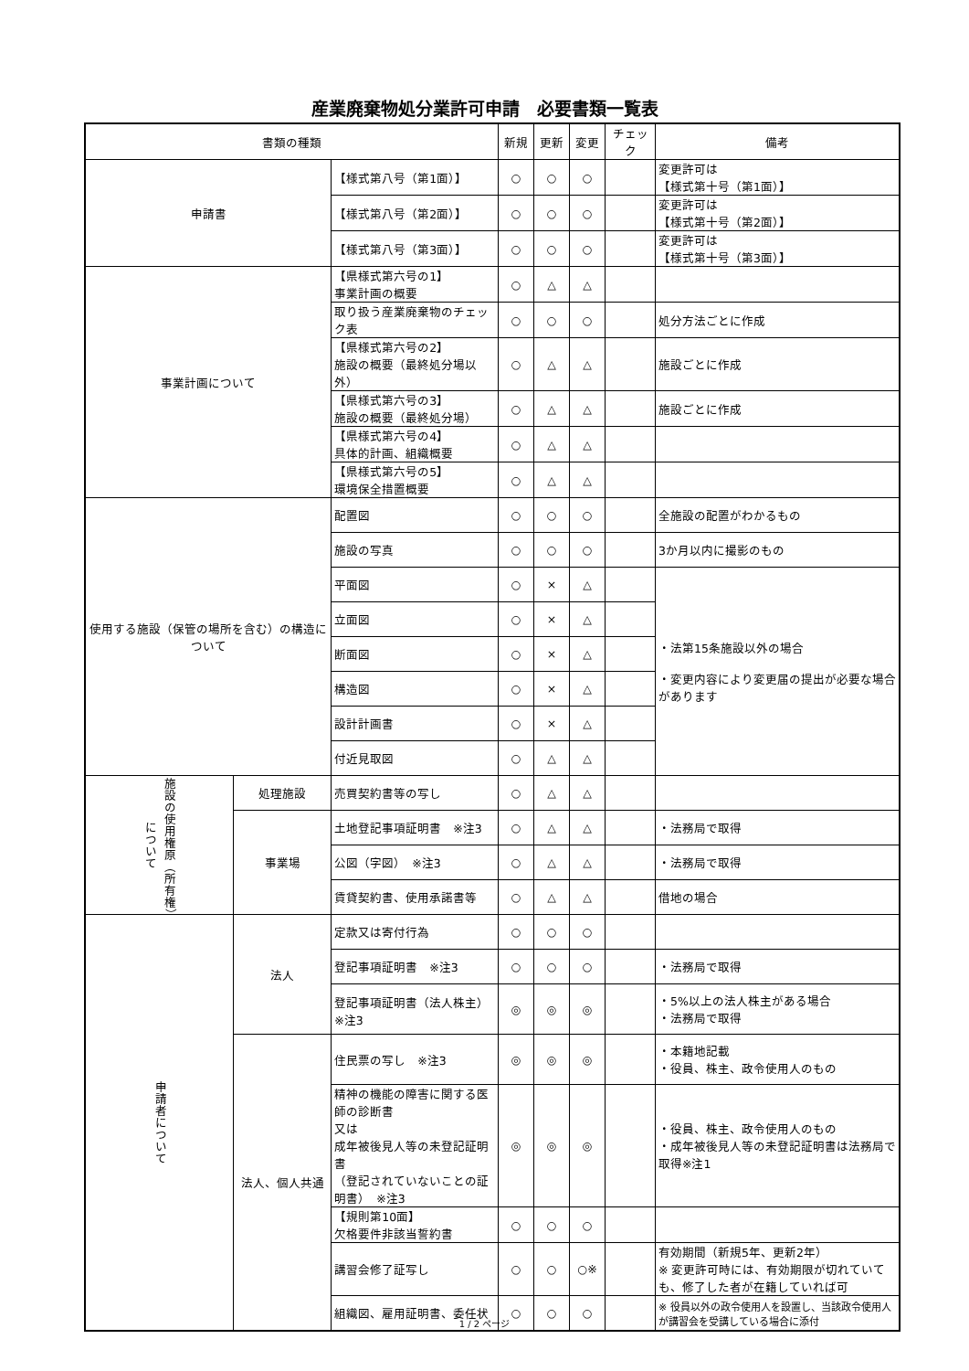産業廃棄物処分業許可申請　必要書類一覧表
| 書類の種類 | | | 新規 | 更新 | 変更 | チェック | 備考 |
| --- | --- | --- | --- | --- | --- | --- | --- |
| 申請書 | | 【様式第八号（第1面）】 | ○ | ○ | ○ | | 変更許可は 【様式第十号（第1面）】 |
| | | 【様式第八号（第2面）】 | ○ | ○ | ○ | | 変更許可は 【様式第十号（第2面）】 |
| | | 【様式第八号（第3面）】 | ○ | ○ | ○ | | 変更許可は 【様式第十号（第3面）】 |
| 事業計画について | | 【県様式第六号の1】 事業計画の概要 | ○ | △ | △ | | |
| | | 取り扱う産業廃棄物のチェック表 | ○ | ○ | ○ | | 処分方法ごとに作成 |
| | | 【県様式第六号の2】 施設の概要（最終処分場以外） | ○ | △ | △ | | 施設ごとに作成 |
| | | 【県様式第六号の3】 施設の概要（最終処分場） | ○ | △ | △ | | 施設ごとに作成 |
| | | 【県様式第六号の4】 具体的計画、組織概要 | ○ | △ | △ | | |
| | | 【県様式第六号の5】 環境保全措置概要 | ○ | △ | △ | | |
| 使用する施設（保管の場所を含む）の構造について | | 配置図 | ○ | ○ | ○ | | 全施設の配置がわかるもの |
| | | 施設の写真 | ○ | ○ | ○ | | 3か月以内に撮影のもの |
| | | 平面図 | ○ | × | △ | | ・法第15条施設以外の場合 ・変更内容により変更届の提出が必要な場合があります |
| | | 立面図 | ○ | × | △ | | |
| | | 断面図 | ○ | × | △ | | |
| | | 構造図 | ○ | × | △ | | |
| | | 設計計画書 | ○ | × | △ | | |
| | | 付近見取図 | ○ | △ | △ | | |
| 施設の使用権原（所有権）について | 処理施設 | 売買契約書等の写し | ○ | △ | △ | | |
| | 事業場 | 土地登記事項証明書 ※注3 | ○ | △ | △ | | ・法務局で取得 |
| | | 公図（字図） ※注3 | ○ | △ | △ | | ・法務局で取得 |
| | | 賃貸契約書、使用承諾書等 | ○ | △ | △ | | 借地の場合 |
| 申請者について | 法人 | 定款又は寄付行為 | ○ | ○ | ○ | | |
| | | 登記事項証明書 ※注3 | ○ | ○ | ○ | | ・法務局で取得 |
| | | 登記事項証明書（法人株主） ※注3 | ◎ | ◎ | ◎ | | ・5%以上の法人株主がある場合 ・法務局で取得 |
| | 法人、個人共通 | 住民票の写し ※注3 | ◎ | ◎ | ◎ | | ・本籍地記載 ・役員、株主、政令使用人のもの |
| | | 精神の機能の障害に関する医師の診断書 又は 成年被後見人等の未登記証明書 （登記されていないことの証明書） ※注3 | ◎ | ◎ | ◎ | | ・役員、株主、政令使用人のもの ・成年被後見人等の未登記証明書は法務局で取得※注1 |
| | | 【規則第10面】 欠格要件非該当誓約書 | ○ | ○ | ○ | | |
| | | 講習会修了証写し | ○ | ○ | ○※ | | 有効期間（新規5年、更新2年） ※ 変更許可時には、有効期限が切れていても、修了した者が在籍していれば可 |
| | | 組織図、雇用証明書、委任状 | ○ | ○ | ○ | | ※ 役員以外の政令使用人を設置し、当該政令使用人が講習会を受講している場合に添付 |
1 / 2 ページ